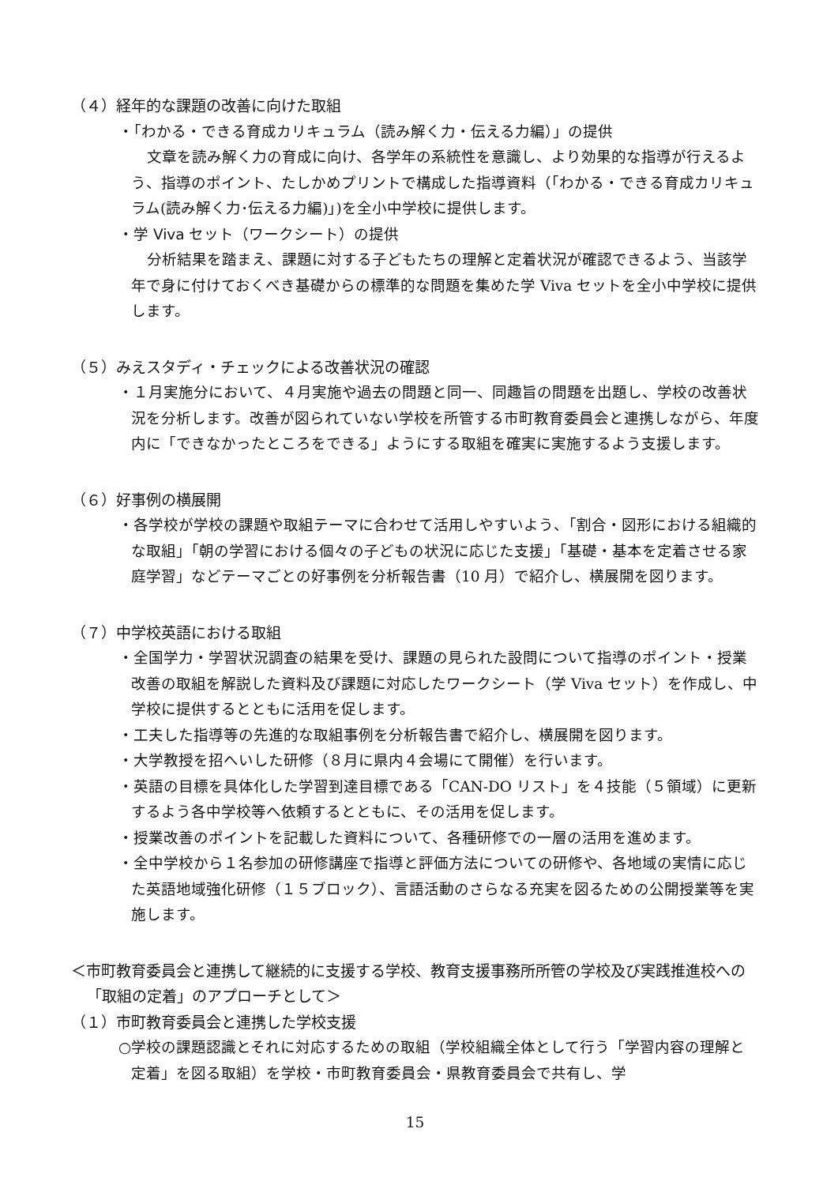（４）経年的な課題の改善に向けた取組
・「わかる・できる育成カリキュラム（読み解く力・伝える力編）」の提供
文章を読み解く力の育成に向け、各学年の系統性を意識し、より効果的な指導が行えるよう、指導のポイント、たしかめプリントで構成した指導資料（「わかる・できる育成カリキュラム(読み解く力･伝える力編)」)を全小中学校に提供します。
・学 Viva セット（ワークシート）の提供
分析結果を踏まえ、課題に対する子どもたちの理解と定着状況が確認できるよう、当該学年で身に付けておくべき基礎からの標準的な問題を集めた学 Viva セットを全小中学校に提供します。
（５）みえスタディ・チェックによる改善状況の確認
・１月実施分において、４月実施や過去の問題と同一、同趣旨の問題を出題し、学校の改善状況を分析します。改善が図られていない学校を所管する市町教育委員会と連携しながら、年度内に「できなかったところをできる」ようにする取組を確実に実施するよう支援します。
（６）好事例の横展開
・各学校が学校の課題や取組テーマに合わせて活用しやすいよう、「割合・図形における組織的な取組」「朝の学習における個々の子どもの状況に応じた支援」「基礎・基本を定着させる家庭学習」などテーマごとの好事例を分析報告書（10 月）で紹介し、横展開を図ります。
（７）中学校英語における取組
・全国学力・学習状況調査の結果を受け、課題の見られた設問について指導のポイント・授業改善の取組を解説した資料及び課題に対応したワークシート（学 Viva セット）を作成し、中学校に提供するとともに活用を促します。
・工夫した指導等の先進的な取組事例を分析報告書で紹介し、横展開を図ります。
・大学教授を招へいした研修（８月に県内４会場にて開催）を行います。
・英語の目標を具体化した学習到達目標である「CAN-DO リスト」を４技能（５領域）に更新するよう各中学校等へ依頼するとともに、その活用を促します。
・授業改善のポイントを記載した資料について、各種研修での一層の活用を進めます。
・全中学校から１名参加の研修講座で指導と評価方法についての研修や、各地域の実情に応じた英語地域強化研修（１５ブロック）、言語活動のさらなる充実を図るための公開授業等を実施します。
＜市町教育委員会と連携して継続的に支援する学校、教育支援事務所所管の学校及び実践推進校への「取組の定着」のアプローチとして＞
（１）市町教育委員会と連携した学校支援
○学校の課題認識とそれに対応するための取組（学校組織全体として行う「学習内容の理解と定着」を図る取組）を学校・市町教育委員会・県教育委員会で共有し、学
15